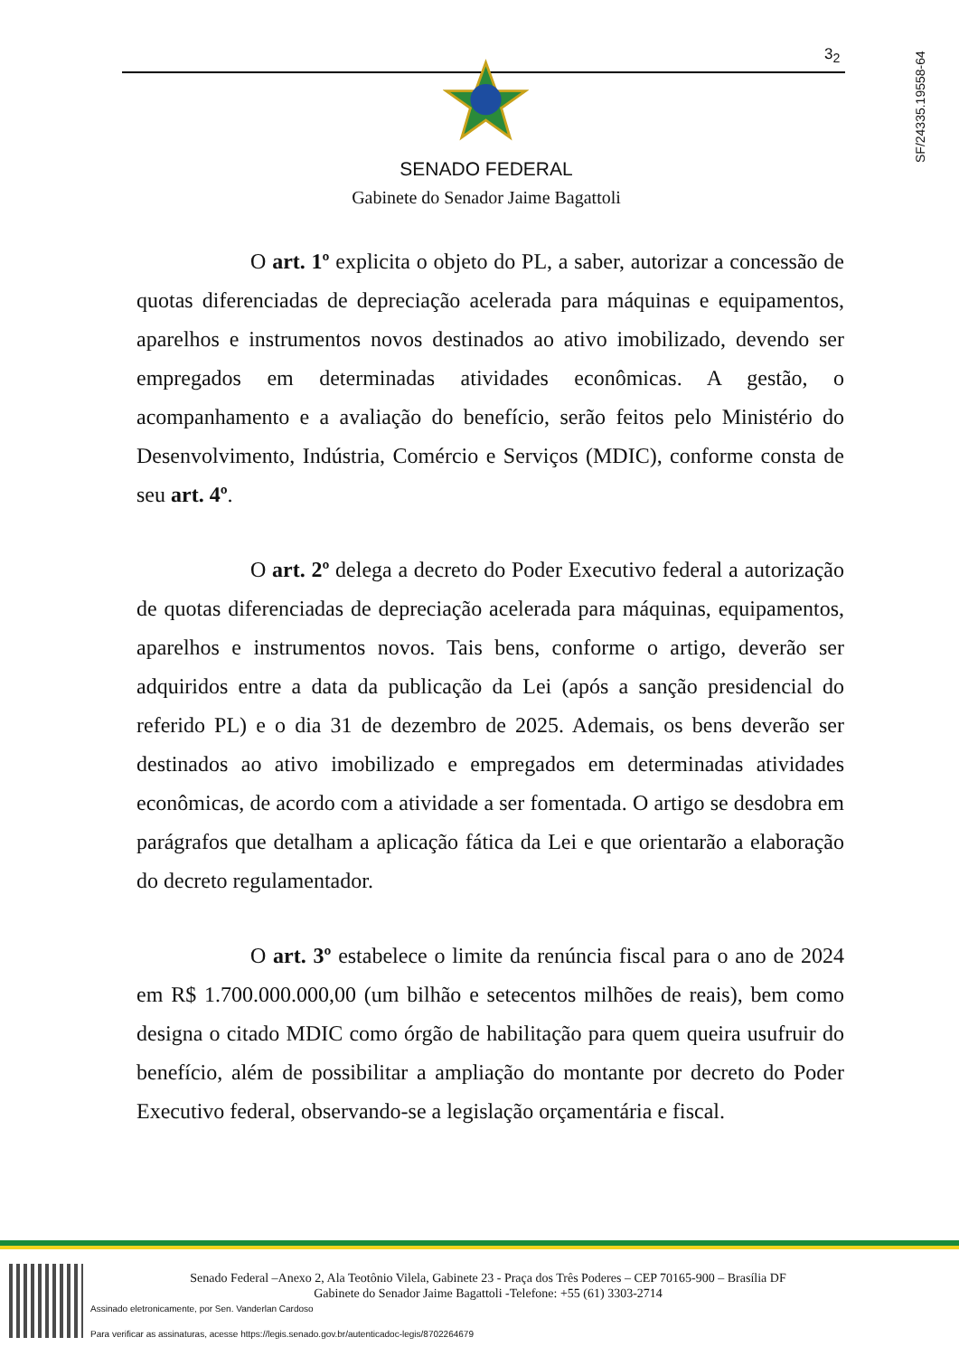3<sub>2</sub>
SF/24335.19558-64
SENADO FEDERAL
Gabinete do Senador Jaime Bagattoli
O art. 1º explicita o objeto do PL, a saber, autorizar a concessão de quotas diferenciadas de depreciação acelerada para máquinas e equipamentos, aparelhos e instrumentos novos destinados ao ativo imobilizado, devendo ser empregados em determinadas atividades econômicas. A gestão, o acompanhamento e a avaliação do benefício, serão feitos pelo Ministério do Desenvolvimento, Indústria, Comércio e Serviços (MDIC), conforme consta de seu art. 4º.
O art. 2º delega a decreto do Poder Executivo federal a autorização de quotas diferenciadas de depreciação acelerada para máquinas, equipamentos, aparelhos e instrumentos novos. Tais bens, conforme o artigo, deverão ser adquiridos entre a data da publicação da Lei (após a sanção presidencial do referido PL) e o dia 31 de dezembro de 2025. Ademais, os bens deverão ser destinados ao ativo imobilizado e empregados em determinadas atividades econômicas, de acordo com a atividade a ser fomentada. O artigo se desdobra em parágrafos que detalham a aplicação fática da Lei e que orientarão a elaboração do decreto regulamentador.
O art. 3º estabelece o limite da renúncia fiscal para o ano de 2024 em R$ 1.700.000.000,00 (um bilhão e setecentos milhões de reais), bem como designa o citado MDIC como órgão de habilitação para quem queira usufruir do benefício, além de possibilitar a ampliação do montante por decreto do Poder Executivo federal, observando-se a legislação orçamentária e fiscal.
Senado Federal –Anexo 2, Ala Teotônio Vilela, Gabinete 23 - Praça dos Três Poderes – CEP 70165-900 – Brasília DF
Gabinete do Senador Jaime Bagattoli -Telefone: +55 (61) 3303-2714
Assinado eletronicamente, por Sen. Vanderlan Cardoso
Para verificar as assinaturas, acesse https://legis.senado.gov.br/autenticadoc-legis/8702264679